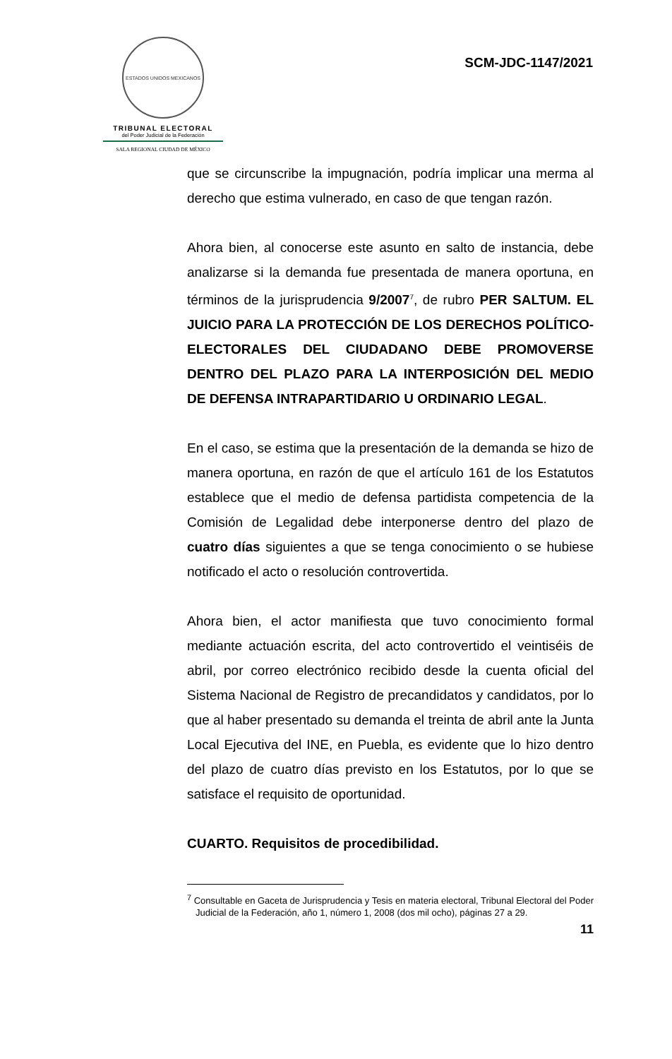ESTADOS UNIDOS MEXICANOS
TRIBUNAL ELECTORAL
del Poder Judicial de la Federación
SALA REGIONAL CIUDAD DE MÉXICO
SCM-JDC-1147/2021
que se circunscribe la impugnación, podría implicar una merma al derecho que estima vulnerado, en caso de que tengan razón.
Ahora bien, al conocerse este asunto en salto de instancia, debe analizarse si la demanda fue presentada de manera oportuna, en términos de la jurisprudencia 9/2007<sup>7</sup>, de rubro PER SALTUM. EL JUICIO PARA LA PROTECCIÓN DE LOS DERECHOS POLÍTICO-ELECTORALES DEL CIUDADANO DEBE PROMOVERSE DENTRO DEL PLAZO PARA LA INTERPOSICIÓN DEL MEDIO DE DEFENSA INTRAPARTIDARIO U ORDINARIO LEGAL.
En el caso, se estima que la presentación de la demanda se hizo de manera oportuna, en razón de que el artículo 161 de los Estatutos establece que el medio de defensa partidista competencia de la Comisión de Legalidad debe interponerse dentro del plazo de cuatro días siguientes a que se tenga conocimiento o se hubiese notificado el acto o resolución controvertida.
Ahora bien, el actor manifiesta que tuvo conocimiento formal mediante actuación escrita, del acto controvertido el veintiséis de abril, por correo electrónico recibido desde la cuenta oficial del Sistema Nacional de Registro de precandidatos y candidatos, por lo que al haber presentado su demanda el treinta de abril ante la Junta Local Ejecutiva del INE, en Puebla, es evidente que lo hizo dentro del plazo de cuatro días previsto en los Estatutos, por lo que se satisface el requisito de oportunidad.
CUARTO. Requisitos de procedibilidad.
<sup>7</sup> Consultable en Gaceta de Jurisprudencia y Tesis en materia electoral, Tribunal Electoral del Poder Judicial de la Federación, año 1, número 1, 2008 (dos mil ocho), páginas 27 a 29.
11